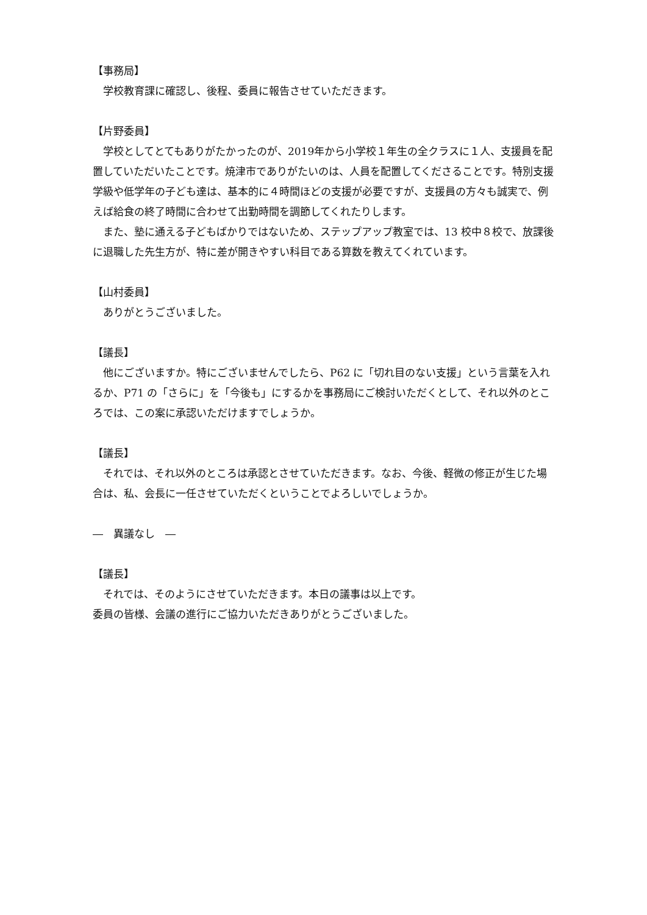【事務局】
学校教育課に確認し、後程、委員に報告させていただきます。
【片野委員】
学校としてとてもありがたかったのが、2019年から小学校１年生の全クラスに１人、支援員を配置していただいたことです。焼津市でありがたいのは、人員を配置してくださることです。特別支援学級や低学年の子ども達は、基本的に４時間ほどの支援が必要ですが、支援員の方々も誠実で、例えば給食の終了時間に合わせて出勤時間を調節してくれたりします。
また、塾に通える子どもばかりではないため、ステップアップ教室では、13 校中８校で、放課後に退職した先生方が、特に差が開きやすい科目である算数を教えてくれています。
【山村委員】
ありがとうございました。
【議長】
他にございますか。特にございませんでしたら、P62 に「切れ目のない支援」という言葉を入れるか、P71 の「さらに」を「今後も」にするかを事務局にご検討いただくとして、それ以外のところでは、この案に承認いただけますでしょうか。
【議長】
それでは、それ以外のところは承認とさせていただきます。なお、今後、軽微の修正が生じた場合は、私、会長に一任させていただくということでよろしいでしょうか。
―　異議なし　―
【議長】
それでは、そのようにさせていただきます。本日の議事は以上です。
委員の皆様、会議の進行にご協力いただきありがとうございました。